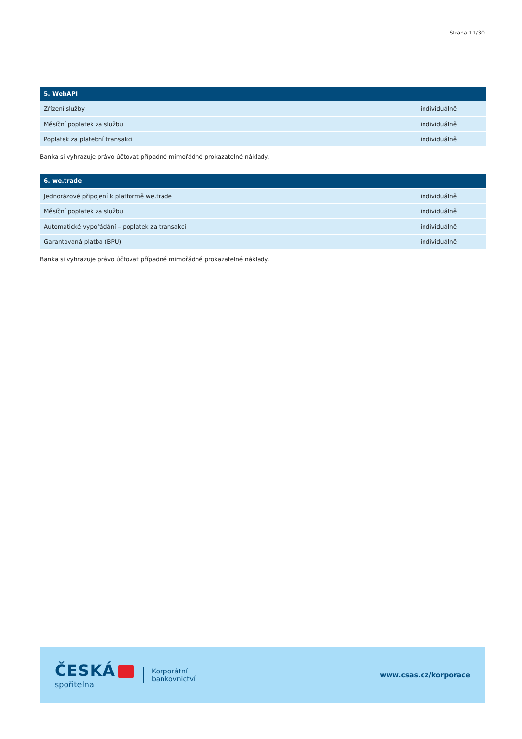Strana 11/30
| 5. WebAPI | |
| --- | --- |
| Zřízení služby | individuálně |
| Měsíční poplatek za službu | individuálně |
| Poplatek za platební transakci | individuálně |
Banka si vyhrazuje právo účtovat případné mimořádné prokazatelné náklady.
| 6. we.trade | |
| --- | --- |
| Jednorázové připojení k platformě we.trade | individuálně |
| Měsíční poplatek za službu | individuálně |
| Automatické vypořádání – poplatek za transakci | individuálně |
| Garantovaná platba (BPU) | individuálně |
Banka si vyhrazuje právo účtovat případné mimořádné prokazatelné náklady.
ČESKÁ
spořitelna
Korporátní
bankovnictví
www.csas.cz/korporace